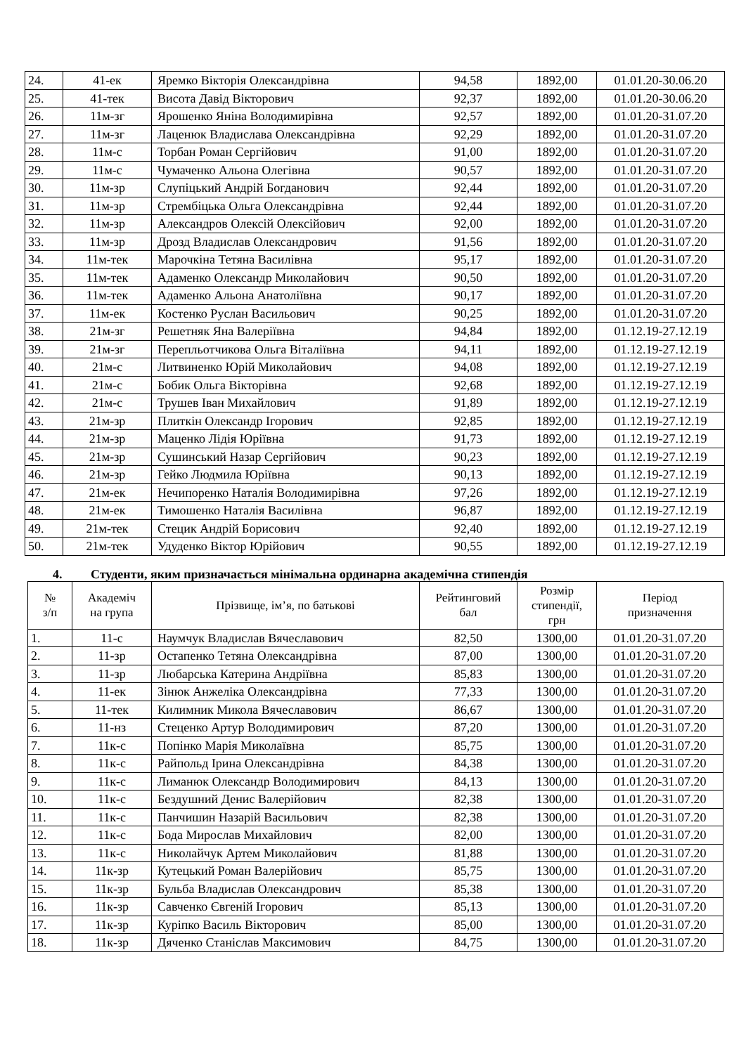| 24. | 41-ек | Яремко Вікторія Олександрівна | 94,58 | 1892,00 | 01.01.20-30.06.20 |
| 25. | 41-тек | Висота Давід Вікторович | 92,37 | 1892,00 | 01.01.20-30.06.20 |
| 26. | 11м-зг | Ярошенко Яніна Володимирівна | 92,57 | 1892,00 | 01.01.20-31.07.20 |
| 27. | 11м-зг | Лаценюк Владислава Олександрівна | 92,29 | 1892,00 | 01.01.20-31.07.20 |
| 28. | 11м-с | Торбан Роман Сергійович | 91,00 | 1892,00 | 01.01.20-31.07.20 |
| 29. | 11м-с | Чумаченко Альона Олегівна | 90,57 | 1892,00 | 01.01.20-31.07.20 |
| 30. | 11м-зр | Слупіцький Андрій Богданович | 92,44 | 1892,00 | 01.01.20-31.07.20 |
| 31. | 11м-зр | Стрембіцька Ольга Олександрівна | 92,44 | 1892,00 | 01.01.20-31.07.20 |
| 32. | 11м-зр | Александров Олексій Олексійович | 92,00 | 1892,00 | 01.01.20-31.07.20 |
| 33. | 11м-зр | Дрозд Владислав Олександрович | 91,56 | 1892,00 | 01.01.20-31.07.20 |
| 34. | 11м-тек | Марочкіна Тетяна Василівна | 95,17 | 1892,00 | 01.01.20-31.07.20 |
| 35. | 11м-тек | Адаменко Олександр Миколайович | 90,50 | 1892,00 | 01.01.20-31.07.20 |
| 36. | 11м-тек | Адаменко Альона Анатоліївна | 90,17 | 1892,00 | 01.01.20-31.07.20 |
| 37. | 11м-ек | Костенко Руслан Васильович | 90,25 | 1892,00 | 01.01.20-31.07.20 |
| 38. | 21м-зг | Решетняк Яна Валеріївна | 94,84 | 1892,00 | 01.12.19-27.12.19 |
| 39. | 21м-зг | Перепльотчикова Ольга Віталіївна | 94,11 | 1892,00 | 01.12.19-27.12.19 |
| 40. | 21м-с | Литвиненко Юрій Миколайович | 94,08 | 1892,00 | 01.12.19-27.12.19 |
| 41. | 21м-с | Бобик Ольга Вікторівна | 92,68 | 1892,00 | 01.12.19-27.12.19 |
| 42. | 21м-с | Трушев Іван Михайлович | 91,89 | 1892,00 | 01.12.19-27.12.19 |
| 43. | 21м-зр | Плиткін Олександр Ігорович | 92,85 | 1892,00 | 01.12.19-27.12.19 |
| 44. | 21м-зр | Маценко Лідія Юріївна | 91,73 | 1892,00 | 01.12.19-27.12.19 |
| 45. | 21м-зр | Сушинський Назар Сергійович | 90,23 | 1892,00 | 01.12.19-27.12.19 |
| 46. | 21м-зр | Гейко Людмила Юріївна | 90,13 | 1892,00 | 01.12.19-27.12.19 |
| 47. | 21м-ек | Нечипоренко Наталія Володимирівна | 97,26 | 1892,00 | 01.12.19-27.12.19 |
| 48. | 21м-ек | Тимошенко Наталія Василівна | 96,87 | 1892,00 | 01.12.19-27.12.19 |
| 49. | 21м-тек | Стецик Андрій Борисович | 92,40 | 1892,00 | 01.12.19-27.12.19 |
| 50. | 21м-тек | Удуденко Віктор Юрійович | 90,55 | 1892,00 | 01.12.19-27.12.19 |
4. Студенти, яким призначається мінімальна ординарна академічна стипендія
| № з/п | Академіч на група | Прізвище, ім’я, по батькові | Рейтинговий бал | Розмір стипендії, грн | Період призначення |
| --- | --- | --- | --- | --- | --- |
| 1. | 11-с | Наумчук Владислав Вячеславович | 82,50 | 1300,00 | 01.01.20-31.07.20 |
| 2. | 11-зр | Остапенко Тетяна Олександрівна | 87,00 | 1300,00 | 01.01.20-31.07.20 |
| 3. | 11-зр | Любарська Катерина Андріївна | 85,83 | 1300,00 | 01.01.20-31.07.20 |
| 4. | 11-ек | Зінюк Анжеліка Олександрівна | 77,33 | 1300,00 | 01.01.20-31.07.20 |
| 5. | 11-тек | Килимник Микола Вячеславович | 86,67 | 1300,00 | 01.01.20-31.07.20 |
| 6. | 11-нз | Стеценко Артур Володимирович | 87,20 | 1300,00 | 01.01.20-31.07.20 |
| 7. | 11к-с | Попінко Марія Миколаївна | 85,75 | 1300,00 | 01.01.20-31.07.20 |
| 8. | 11к-с | Райпольд Ірина Олександрівна | 84,38 | 1300,00 | 01.01.20-31.07.20 |
| 9. | 11к-с | Лиманюк Олександр Володимирович | 84,13 | 1300,00 | 01.01.20-31.07.20 |
| 10. | 11к-с | Бездушний Денис Валерійович | 82,38 | 1300,00 | 01.01.20-31.07.20 |
| 11. | 11к-с | Панчишин Назарій Васильович | 82,38 | 1300,00 | 01.01.20-31.07.20 |
| 12. | 11к-с | Бода Мирослав Михайлович | 82,00 | 1300,00 | 01.01.20-31.07.20 |
| 13. | 11к-с | Николайчук Артем Миколайович | 81,88 | 1300,00 | 01.01.20-31.07.20 |
| 14. | 11к-зр | Кутецький Роман Валерійович | 85,75 | 1300,00 | 01.01.20-31.07.20 |
| 15. | 11к-зр | Бульба Владислав Олександрович | 85,38 | 1300,00 | 01.01.20-31.07.20 |
| 16. | 11к-зр | Савченко Євгеній Ігорович | 85,13 | 1300,00 | 01.01.20-31.07.20 |
| 17. | 11к-зр | Куріпко Василь Вікторович | 85,00 | 1300,00 | 01.01.20-31.07.20 |
| 18. | 11к-зр | Дяченко Станіслав Максимович | 84,75 | 1300,00 | 01.01.20-31.07.20 |